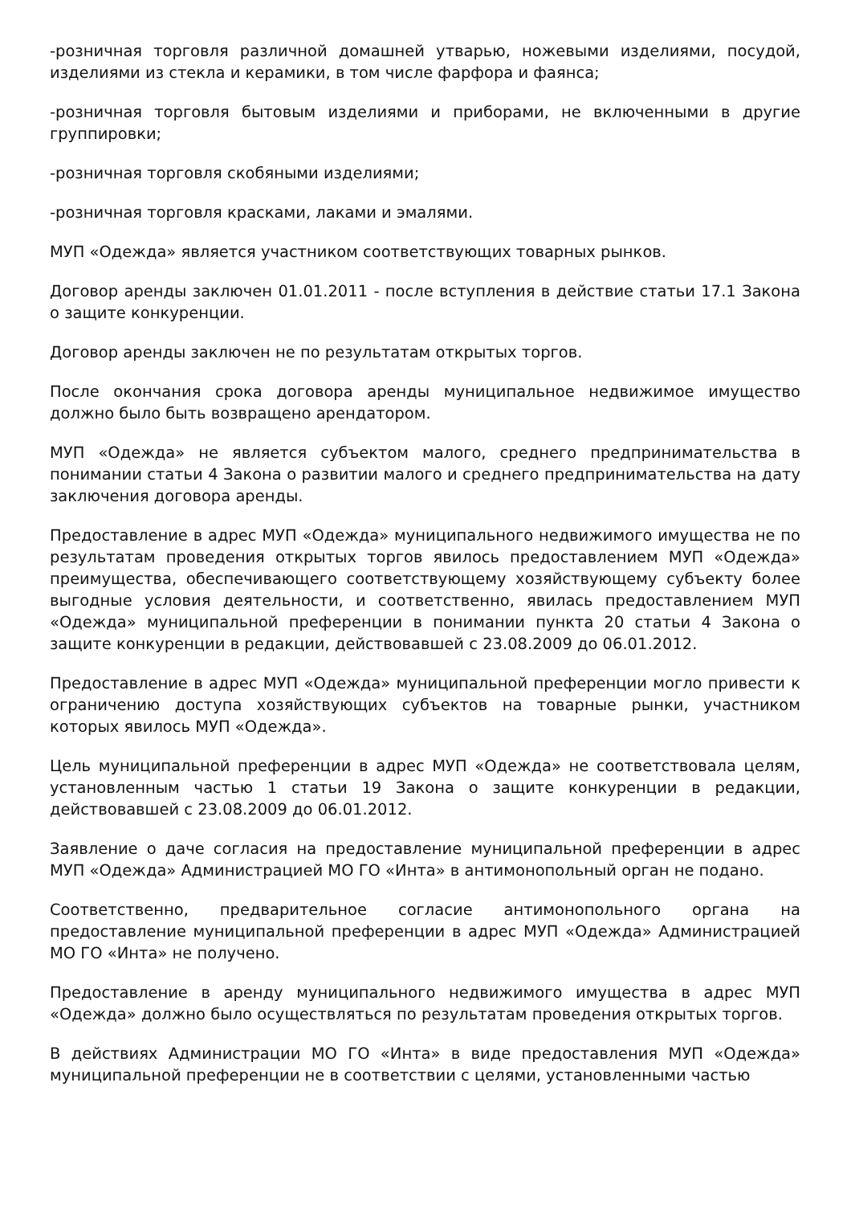-розничная торговля различной домашней утварью, ножевыми изделиями, посудой, изделиями из стекла и керамики, в том числе фарфора и фаянса;
-розничная торговля бытовым изделиями и приборами, не включенными в другие группировки;
-розничная торговля скобяными изделиями;
-розничная торговля красками, лаками и эмалями.
МУП «Одежда» является участником соответствующих товарных рынков.
Договор аренды заключен 01.01.2011 - после вступления в действие статьи 17.1 Закона о защите конкуренции.
Договор аренды заключен не по результатам открытых торгов.
После окончания срока договора аренды муниципальное недвижимое имущество должно было быть возвращено арендатором.
МУП «Одежда» не является субъектом малого, среднего предпринимательства в понимании статьи 4 Закона о развитии малого и среднего предпринимательства на дату заключения договора аренды.
Предоставление в адрес МУП «Одежда» муниципального недвижимого имущества не по результатам проведения открытых торгов явилось предоставлением МУП «Одежда» преимущества, обеспечивающего соответствующему хозяйствующему субъекту более выгодные условия деятельности, и соответственно, явилась предоставлением МУП «Одежда» муниципальной преференции в понимании пункта 20 статьи 4 Закона о защите конкуренции в редакции, действовавшей с 23.08.2009 до 06.01.2012.
Предоставление в адрес МУП «Одежда» муниципальной преференции могло привести к ограничению доступа хозяйствующих субъектов на товарные рынки, участником которых явилось МУП «Одежда».
Цель муниципальной преференции в адрес МУП «Одежда» не соответствовала целям, установленным частью 1 статьи 19 Закона о защите конкуренции в редакции, действовавшей с 23.08.2009 до 06.01.2012.
Заявление о даче согласия на предоставление муниципальной преференции в адрес МУП «Одежда» Администрацией МО ГО «Инта» в антимонопольный орган не подано.
Соответственно, предварительное согласие антимонопольного органа на предоставление муниципальной преференции в адрес МУП «Одежда» Администрацией МО ГО «Инта» не получено.
Предоставление в аренду муниципального недвижимого имущества в адрес МУП «Одежда» должно было осуществляться по результатам проведения открытых торгов.
В действиях Администрации МО ГО «Инта» в виде предоставления МУП «Одежда» муниципальной преференции не в соответствии с целями, установленными частью